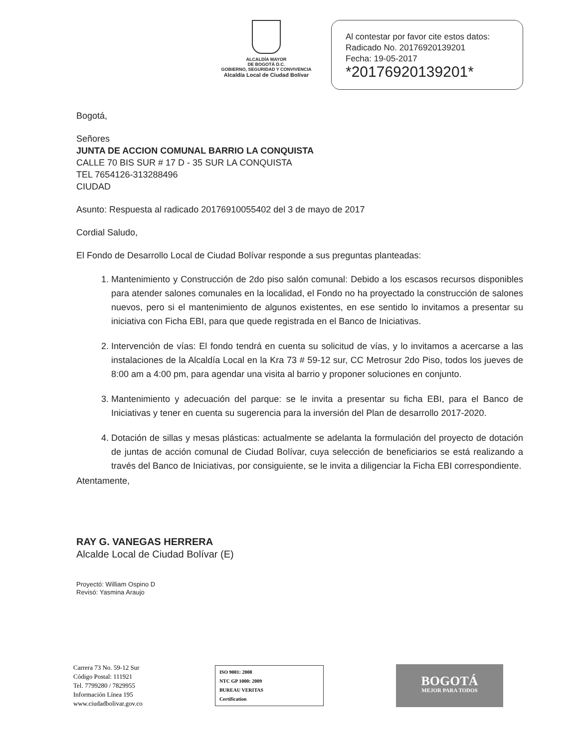ALCALDÍA MAYOR
DE BOGOTÁ D.C.
GOBIERNO, SEGURIDAD Y CONVIVENCIA
Alcaldía Local de Ciudad Bolívar
Al contestar por favor cite estos datos:
Radicado No. 20176920139201
Fecha: 19-05-2017
*20176920139201*
Bogotá,
Señores
JUNTA DE ACCION COMUNAL BARRIO LA CONQUISTA
CALLE 70 BIS SUR # 17 D - 35 SUR LA CONQUISTA
TEL 7654126-313288496
CIUDAD
Asunto: Respuesta al radicado 20176910055402 del 3 de mayo de 2017
Cordial Saludo,
El Fondo de Desarrollo Local de Ciudad Bolívar responde a sus preguntas planteadas:
1. Mantenimiento y Construcción de 2do piso salón comunal: Debido a los escasos recursos disponibles para atender salones comunales en la localidad, el Fondo no ha proyectado la construcción de salones nuevos, pero si el mantenimiento de algunos existentes, en ese sentido lo invitamos a presentar su iniciativa con Ficha EBI, para que quede registrada en el Banco de Iniciativas.
2. Intervención de vías: El fondo tendrá en cuenta su solicitud de vías, y lo invitamos a acercarse a las instalaciones de la Alcaldía Local en la Kra 73 # 59-12 sur, CC Metrosur 2do Piso, todos los jueves de 8:00 am a 4:00 pm, para agendar una visita al barrio y proponer soluciones en conjunto.
3. Mantenimiento y adecuación del parque: se le invita a presentar su ficha EBI, para el Banco de Iniciativas y tener en cuenta su sugerencia para la inversión del Plan de desarrollo 2017-2020.
4. Dotación de sillas y mesas plásticas: actualmente se adelanta la formulación del proyecto de dotación de juntas de acción comunal de Ciudad Bolívar, cuya selección de beneficiarios se está realizando a través del Banco de Iniciativas, por consiguiente, se le invita a diligenciar la Ficha EBI correspondiente.
Atentamente,
RAY G. VANEGAS HERRERA
Alcalde Local de Ciudad Bolívar (E)
Proyectó: William Ospino D
Revisó: Yasmina Araujo
Carrera 73 No. 59-12 Sur
Código Postal: 111921
Tel. 7799280 / 7829955
Información Línea 195
www.ciudadbolivar.gov.co
ISO 9001: 2008
NTC GP 1000: 2009
BUREAU VERITAS
Certification
BOGOTÁ
MEJOR PARA TODOS